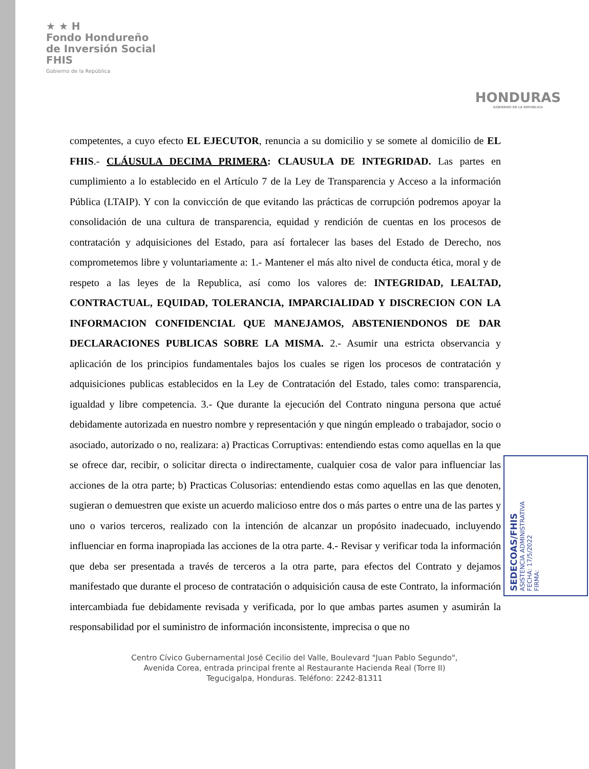★ ★ H
Fondo Hondureño
de Inversión Social
FHIS
Gobierno de la República
HONDURAS
GOBIERNO DE LA REPÚBLICA
competentes, a cuyo efecto EL EJECUTOR, renuncia a su domicilio y se somete al domicilio de EL FHIS.- CLÁUSULA DECIMA PRIMERA: CLAUSULA DE INTEGRIDAD. Las partes en cumplimiento a lo establecido en el Artículo 7 de la Ley de Transparencia y Acceso a la información Pública (LTAIP). Y con la convicción de que evitando las prácticas de corrupción podremos apoyar la consolidación de una cultura de transparencia, equidad y rendición de cuentas en los procesos de contratación y adquisiciones del Estado, para así fortalecer las bases del Estado de Derecho, nos comprometemos libre y voluntariamente a: 1.- Mantener el más alto nivel de conducta ética, moral y de respeto a las leyes de la Republica, así como los valores de: INTEGRIDAD, LEALTAD, CONTRACTUAL, EQUIDAD, TOLERANCIA, IMPARCIALIDAD Y DISCRECION CON LA INFORMACION CONFIDENCIAL QUE MANEJAMOS, ABSTENIENDONOS DE DAR DECLARACIONES PUBLICAS SOBRE LA MISMA. 2.- Asumir una estricta observancia y aplicación de los principios fundamentales bajos los cuales se rigen los procesos de contratación y adquisiciones publicas establecidos en la Ley de Contratación del Estado, tales como: transparencia, igualdad y libre competencia. 3.- Que durante la ejecución del Contrato ninguna persona que actué debidamente autorizada en nuestro nombre y representación y que ningún empleado o trabajador, socio o asociado, autorizado o no, realizara: a) Practicas Corruptivas: entendiendo estas como aquellas en la que se ofrece dar, recibir, o solicitar directa o indirectamente, cualquier cosa de valor para influenciar las acciones de la otra parte; b) Practicas Colusorias: entendiendo estas como aquellas en las que denoten, sugieran o demuestren que existe un acuerdo malicioso entre dos o más partes o entre una de las partes y uno o varios terceros, realizado con la intención de alcanzar un propósito inadecuado, incluyendo influenciar en forma inapropiada las acciones de la otra parte. 4.- Revisar y verificar toda la información que deba ser presentada a través de terceros a la otra parte, para efectos del Contrato y dejamos manifestado que durante el proceso de contratación o adquisición causa de este Contrato, la información intercambiada fue debidamente revisada y verificada, por lo que ambas partes asumen y asumirán la responsabilidad por el suministro de información inconsistente, imprecisa o que no
Centro Cívico Gubernamental José Cecilio del Valle, Boulevard "Juan Pablo Segundo",
Avenida Corea, entrada principal frente al Restaurante Hacienda Real (Torre II)
Tegucigalpa, Honduras. Teléfono: 2242-81311
SEDECOAS/FHIS
ASISTENCIA ADMINISTRATIVA
FECHA: 17/5/2022
FIRMA: